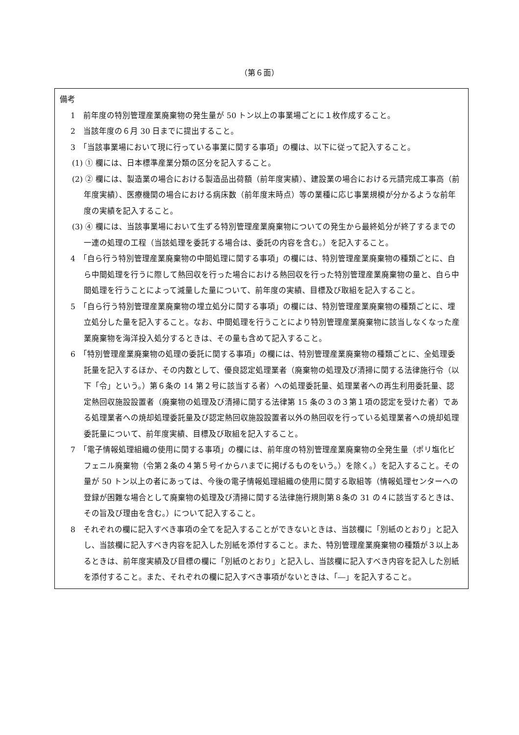（第６面）
備考
1　前年度の特別管理産業廃棄物の発生量が 50 トン以上の事業場ごとに１枚作成すること。
2　当該年度の６月 30 日までに提出すること。
3　「当該事業場において現に行っている事業に関する事項」の欄は、以下に従って記入すること。
(1) ① 欄には、日本標準産業分類の区分を記入すること。
(2) ② 欄には、製造業の場合における製造品出荷額（前年度実績）、建設業の場合における元請完成工事高（前年度実績）、医療機関の場合における病床数（前年度末時点）等の業種に応じ事業規模が分かるような前年度の実績を記入すること。
(3) ④ 欄には、当該事業場において生ずる特別管理産業廃棄物についての発生から最終処分が終了するまでの一連の処理の工程（当該処理を委託する場合は、委託の内容を含む。）を記入すること。
4　「自ら行う特別管理産業廃棄物の中間処理に関する事項」の欄には、特別管理産業廃棄物の種類ごとに、自ら中間処理を行うに際して熱回収を行った場合における熱回収を行った特別管理産業廃棄物の量と、自ら中間処理を行うことによって減量した量について、前年度の実績、目標及び取組を記入すること。
5　「自ら行う特別管理産業廃棄物の埋立処分に関する事項」の欄には、特別管理産業廃棄物の種類ごとに、埋立処分した量を記入すること。なお、中間処理を行うことにより特別管理産業廃棄物に該当しなくなった産業廃棄物を海洋投入処分するときは、その量も含めて記入すること。
6　「特別管理産業廃棄物の処理の委託に関する事項」の欄には、特別管理産業廃棄物の種類ごとに、全処理委託量を記入するほか、その内数として、優良認定処理業者（廃棄物の処理及び清掃に関する法律施行令（以下「令」という。）第６条の 14 第２号に該当する者）への処理委託量、処理業者への再生利用委託量、認定熱回収施設設置者（廃棄物の処理及び清掃に関する法律第 15 条の３の３第１項の認定を受けた者）である処理業者への焼却処理委託量及び認定熱回収施設設置者以外の熱回収を行っている処理業者への焼却処理委託量について、前年度実績、目標及び取組を記入すること。
7　「電子情報処理組織の使用に関する事項」の欄には、前年度の特別管理産業廃棄物の全発生量（ポリ塩化ビフェニル廃棄物（令第２条の４第５号イからハまでに掲げるものをいう。）を除く。）を記入すること。その量が 50 トン以上の者にあっては、今後の電子情報処理組織の使用に関する取組等（情報処理センターへの登録が困難な場合として廃棄物の処理及び清掃に関する法律施行規則第８条の 31 の４に該当するときは、その旨及び理由を含む。）について記入すること。
8　それぞれの欄に記入すべき事項の全てを記入することができないときは、当該欄に「別紙のとおり」と記入し、当該欄に記入すべき内容を記入した別紙を添付すること。また、特別管理産業廃棄物の種類が３以上あるときは、前年度実績及び目標の欄に「別紙のとおり」と記入し、当該欄に記入すべき内容を記入した別紙を添付すること。また、それぞれの欄に記入すべき事項がないときは、「―」を記入すること。